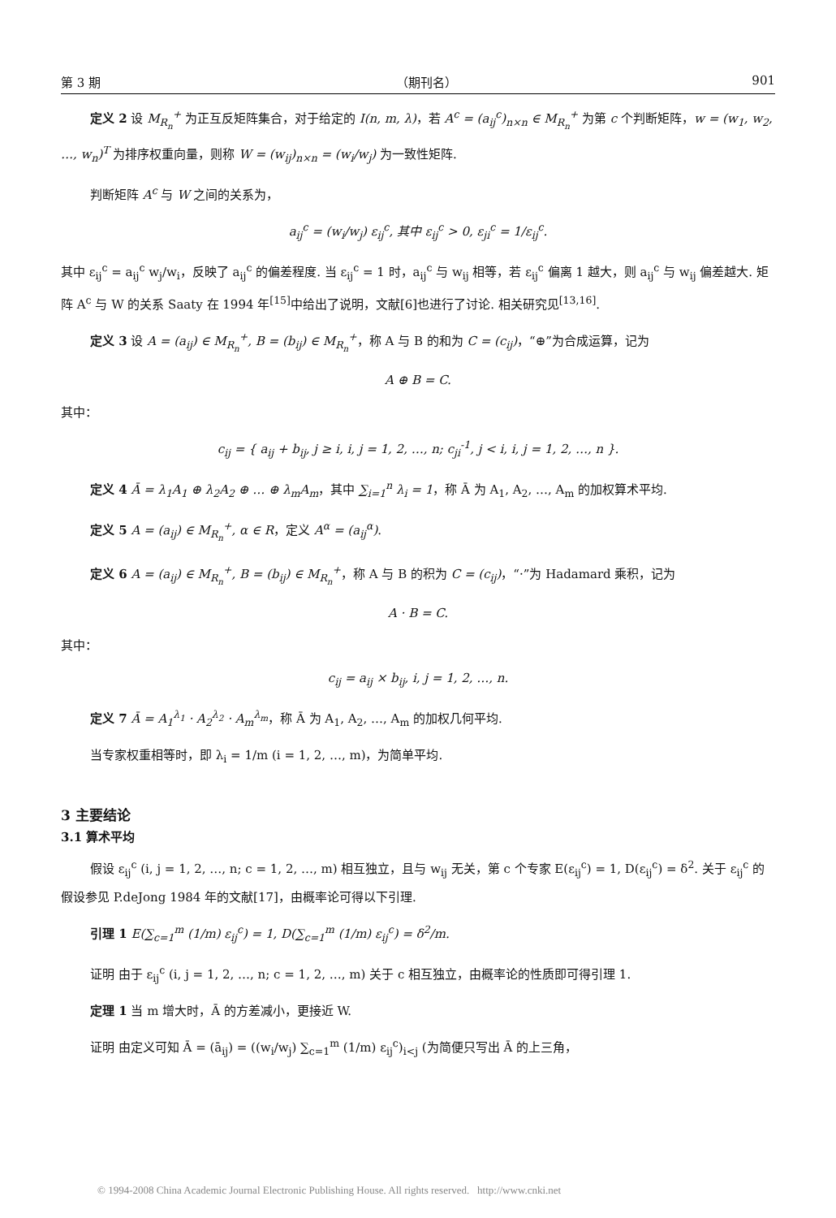第 3 期 （期刊名） 901
定义 2 设 M<sub>R<sub>n</sub></sub><sup>+</sup> 为正互反矩阵集合，对于给定的 I(n, m, λ)，若 A<sup>c</sup> = (a<sub>ij</sub><sup>c</sup>)<sub>n×n</sub> ∈ M<sub>R<sub>n</sub></sub><sup>+</sup> 为第 c 个判断矩阵，w = (w<sub>1</sub>, w<sub>2</sub>, …, w<sub>n</sub>)<sup>T</sup> 为排序权重向量，则称 W = (w<sub>ij</sub>)<sub>n×n</sub> = (w<sub>i</sub>/w<sub>j</sub>) 为一致性矩阵.
判断矩阵 A<sup>c</sup> 与 W 之间的关系为，
a<sub>ij</sub><sup>c</sup> = (w<sub>i</sub>/w<sub>j</sub>) ε<sub>ij</sub><sup>c</sup>, 其中 ε<sub>ij</sub><sup>c</sup> > 0, ε<sub>ji</sub><sup>c</sup> = 1/ε<sub>ij</sub><sup>c</sup>.
其中 ε<sub>ij</sub><sup>c</sup> = a<sub>ij</sub><sup>c</sup> w<sub>j</sub>/w<sub>i</sub>，反映了 a<sub>ij</sub><sup>c</sup> 的偏差程度. 当 ε<sub>ij</sub><sup>c</sup> = 1 时，a<sub>ij</sub><sup>c</sup> 与 w<sub>ij</sub> 相等，若 ε<sub>ij</sub><sup>c</sup> 偏离 1 越大，则 a<sub>ij</sub><sup>c</sup> 与 w<sub>ij</sub> 偏差越大. 矩阵 A<sup>c</sup> 与 W 的关系 Saaty 在 1994 年<sup>[15]</sup>中给出了说明，文献[6]也进行了讨论. 相关研究见<sup>[13,16]</sup>.
定义 3 设 A = (a<sub>ij</sub>) ∈ M<sub>R<sub>n</sub></sub><sup>+</sup>, B = (b<sub>ij</sub>) ∈ M<sub>R<sub>n</sub></sub><sup>+</sup>，称 A 与 B 的和为 C = (c<sub>ij</sub>)，“⊕”为合成运算，记为
A ⊕ B = C.
其中：
c<sub>ij</sub> = { a<sub>ij</sub> + b<sub>ij</sub>, j ≥ i, i, j = 1, 2, …, n; c<sub>ji</sub><sup>-1</sup>, j < i, i, j = 1, 2, …, n }.
定义 4 Ā = λ<sub>1</sub>A<sub>1</sub> ⊕ λ<sub>2</sub>A<sub>2</sub> ⊕ … ⊕ λ<sub>m</sub>A<sub>m</sub>，其中 ∑<sub>i=1</sub><sup>n</sup> λ<sub>i</sub> = 1，称 Ā 为 A<sub>1</sub>, A<sub>2</sub>, …, A<sub>m</sub> 的加权算术平均.
定义 5 A = (a<sub>ij</sub>) ∈ M<sub>R<sub>n</sub></sub><sup>+</sup>, α ∈ R，定义 A<sup>α</sup> = (a<sub>ij</sub><sup>α</sup>).
定义 6 A = (a<sub>ij</sub>) ∈ M<sub>R<sub>n</sub></sub><sup>+</sup>, B = (b<sub>ij</sub>) ∈ M<sub>R<sub>n</sub></sub><sup>+</sup>，称 A 与 B 的积为 C = (c<sub>ij</sub>)，“·”为 Hadamard 乘积，记为
A · B = C.
其中：
c<sub>ij</sub> = a<sub>ij</sub> × b<sub>ij</sub>, i, j = 1, 2, …, n.
定义 7 Ā = A<sub>1</sub><sup>λ<sub>1</sub></sup> · A<sub>2</sub><sup>λ<sub>2</sub></sup> · A<sub>m</sub><sup>λ<sub>m</sub></sup>，称 Ā 为 A<sub>1</sub>, A<sub>2</sub>, …, A<sub>m</sub> 的加权几何平均.
当专家权重相等时，即 λ<sub>i</sub> = 1/m (i = 1, 2, …, m)，为简单平均.
3 主要结论
3.1 算术平均
假设 ε<sub>ij</sub><sup>c</sup> (i, j = 1, 2, …, n; c = 1, 2, …, m) 相互独立，且与 w<sub>ij</sub> 无关，第 c 个专家 E(ε<sub>ij</sub><sup>c</sup>) = 1, D(ε<sub>ij</sub><sup>c</sup>) = δ<sup>2</sup>. 关于 ε<sub>ij</sub><sup>c</sup> 的假设参见 P.deJong 1984 年的文献[17]，由概率论可得以下引理.
引理 1 E(∑<sub>c=1</sub><sup>m</sup> (1/m) ε<sub>ij</sub><sup>c</sup>) = 1, D(∑<sub>c=1</sub><sup>m</sup> (1/m) ε<sub>ij</sub><sup>c</sup>) = δ<sup>2</sup>/m.
证明 由于 ε<sub>ij</sub><sup>c</sup> (i, j = 1, 2, …, n; c = 1, 2, …, m) 关于 c 相互独立，由概率论的性质即可得引理 1.
定理 1 当 m 增大时，Ā 的方差减小，更接近 W.
证明 由定义可知 Ā = (ā<sub>ij</sub>) = ((w<sub>i</sub>/w<sub>j</sub>) ∑<sub>c=1</sub><sup>m</sup> (1/m) ε<sub>ij</sub><sup>c</sup>)<sub>i<j</sub> (为简便只写出 Ā 的上三角，
© 1994-2008 China Academic Journal Electronic Publishing House. All rights reserved. http://www.cnki.net